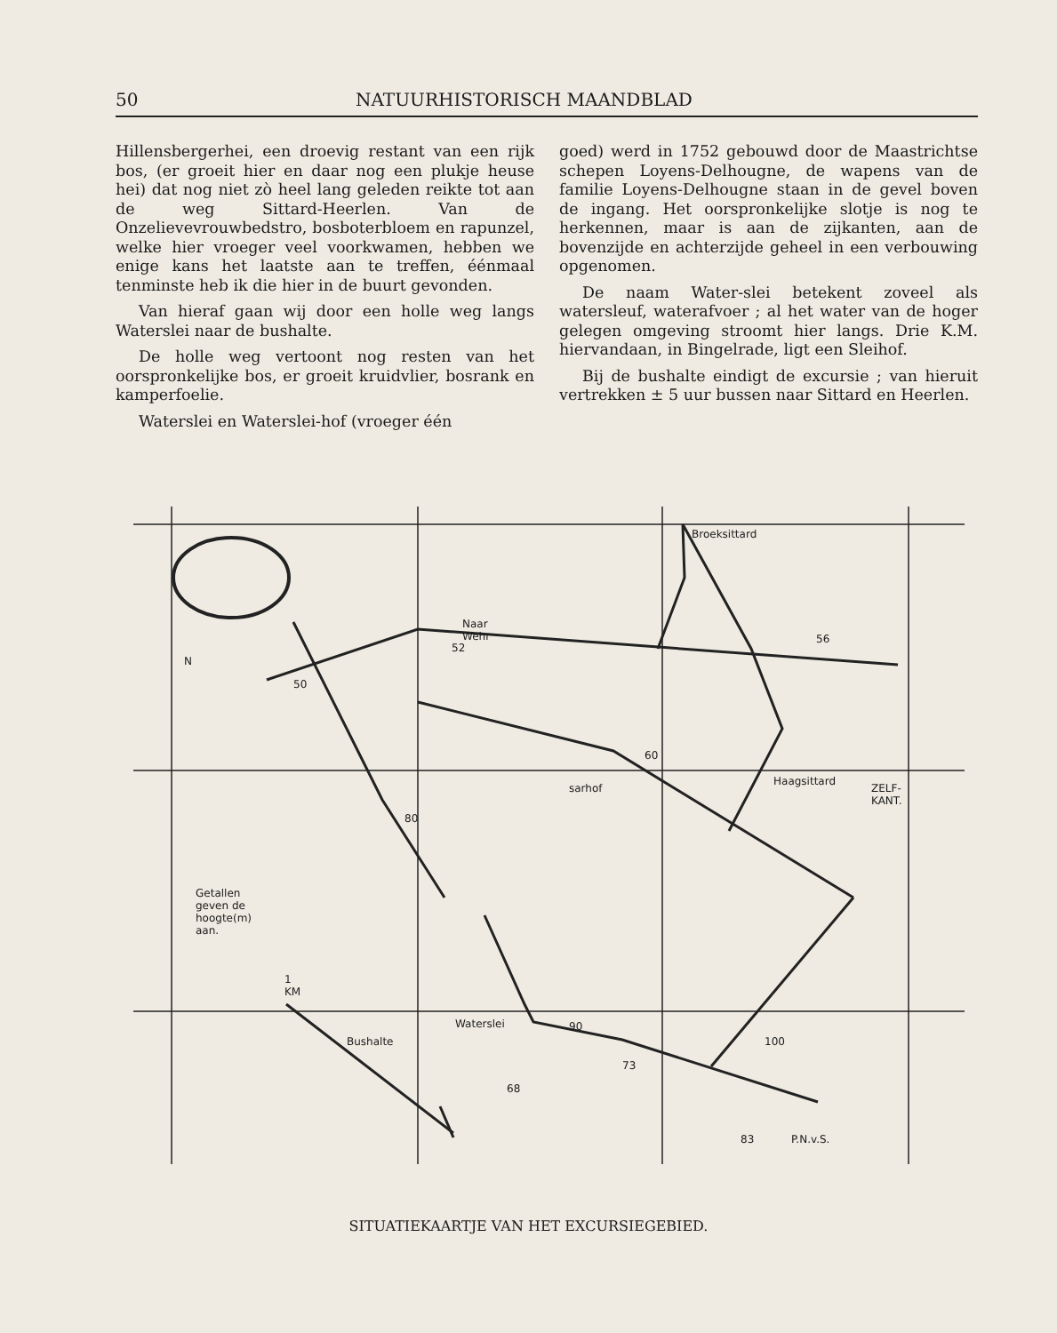50 NATUURHISTORISCH MAANDBLAD
Hillensbergerhei, een droevig restant van een rijk bos, (er groeit hier en daar nog een plukje heuse hei) dat nog niet zò heel lang geleden reikte tot aan de weg Sittard-Heerlen. Van de Onzelievevrouwbedstro, bosboterbloem en rapunzel, welke hier vroeger veel voorkwamen, hebben we enige kans het laatste aan te treffen, éénmaal tenminste heb ik die hier in de buurt gevonden.
Van hieraf gaan wij door een holle weg langs Waterslei naar de bushalte.
De holle weg vertoont nog resten van het oorspronkelijke bos, er groeit kruidvlier, bosrank en kamperfoelie.
Waterslei en Waterslei-hof (vroeger één
goed) werd in 1752 gebouwd door de Maastrichtse schepen Loyens-Delhougne, de wapens van de familie Loyens-Delhougne staan in de gevel boven de ingang. Het oorspronkelijke slotje is nog te herkennen, maar is aan de zijkanten, aan de bovenzijde en achterzijde geheel in een verbouwing opgenomen.
De naam Water-slei betekent zoveel als watersleuf, waterafvoer ; al het water van de hoger gelegen omgeving stroomt hier langs. Drie K.M. hiervandaan, in Bingelrade, ligt een Sleihof.
Bij de bushalte eindigt de excursie ; van hieruit vertrekken ± 5 uur bussen naar Sittard en Heerlen.
Broeksittard
Naar Wehr
N
52
56
50
60
sarhof
Haagsittard
80
Getallen geven de hoogte(m) aan.
1 KM
Waterslei 90
Bushalte 100
73
68
83 P.N.v.S.
ZELF-KANT.
SITUATIEKAARTJE VAN HET EXCURSIEGEBIED.